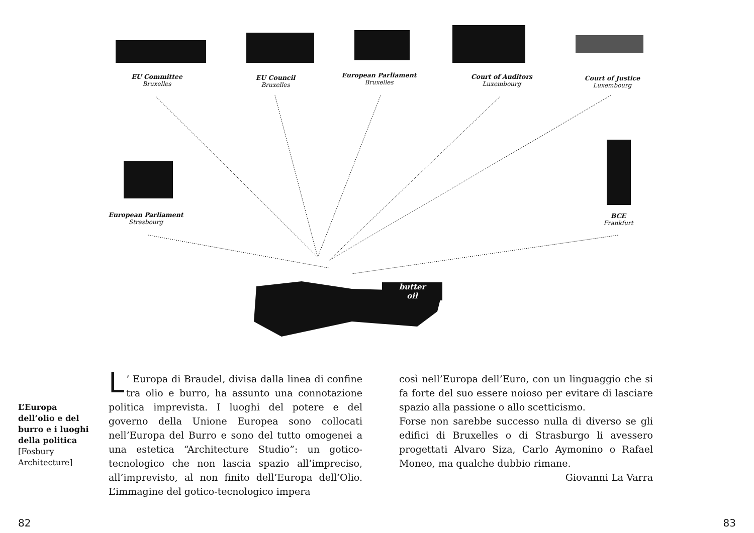EU Committee
Bruxelles
EU Council
Bruxelles
European Parliament
Bruxelles
Court of Auditors
Luxembourg
Court of Justice
Luxembourg
European Parliament
Strasbourg
BCE
Frankfurt
butter
oil
L’Europa dell’olio e del burro e i luoghi della politica
[Fosbury Architecture]
L’ Europa di Braudel, divisa dalla linea di confine tra olio e burro, ha assunto una connotazione politica imprevista. I luoghi del potere e del governo della Unione Europea sono collocati nell’Europa del Burro e sono del tutto omogenei a una estetica “Architecture Studio”: un gotico-tecnologico che non lascia spazio all’impreciso, all’imprevisto, al non finito dell’Europa dell’Olio. L’immagine del gotico-tecnologico impera
così nell’Europa dell’Euro, con un linguaggio che si fa forte del suo essere noioso per evitare di lasciare spazio alla passione o allo scetticismo.
Forse non sarebbe successo nulla di diverso se gli edifici di Bruxelles o di Strasburgo li avessero progettati Alvaro Siza, Carlo Aymonino o Rafael Moneo, ma qualche dubbio rimane.
Giovanni La Varra
82 83